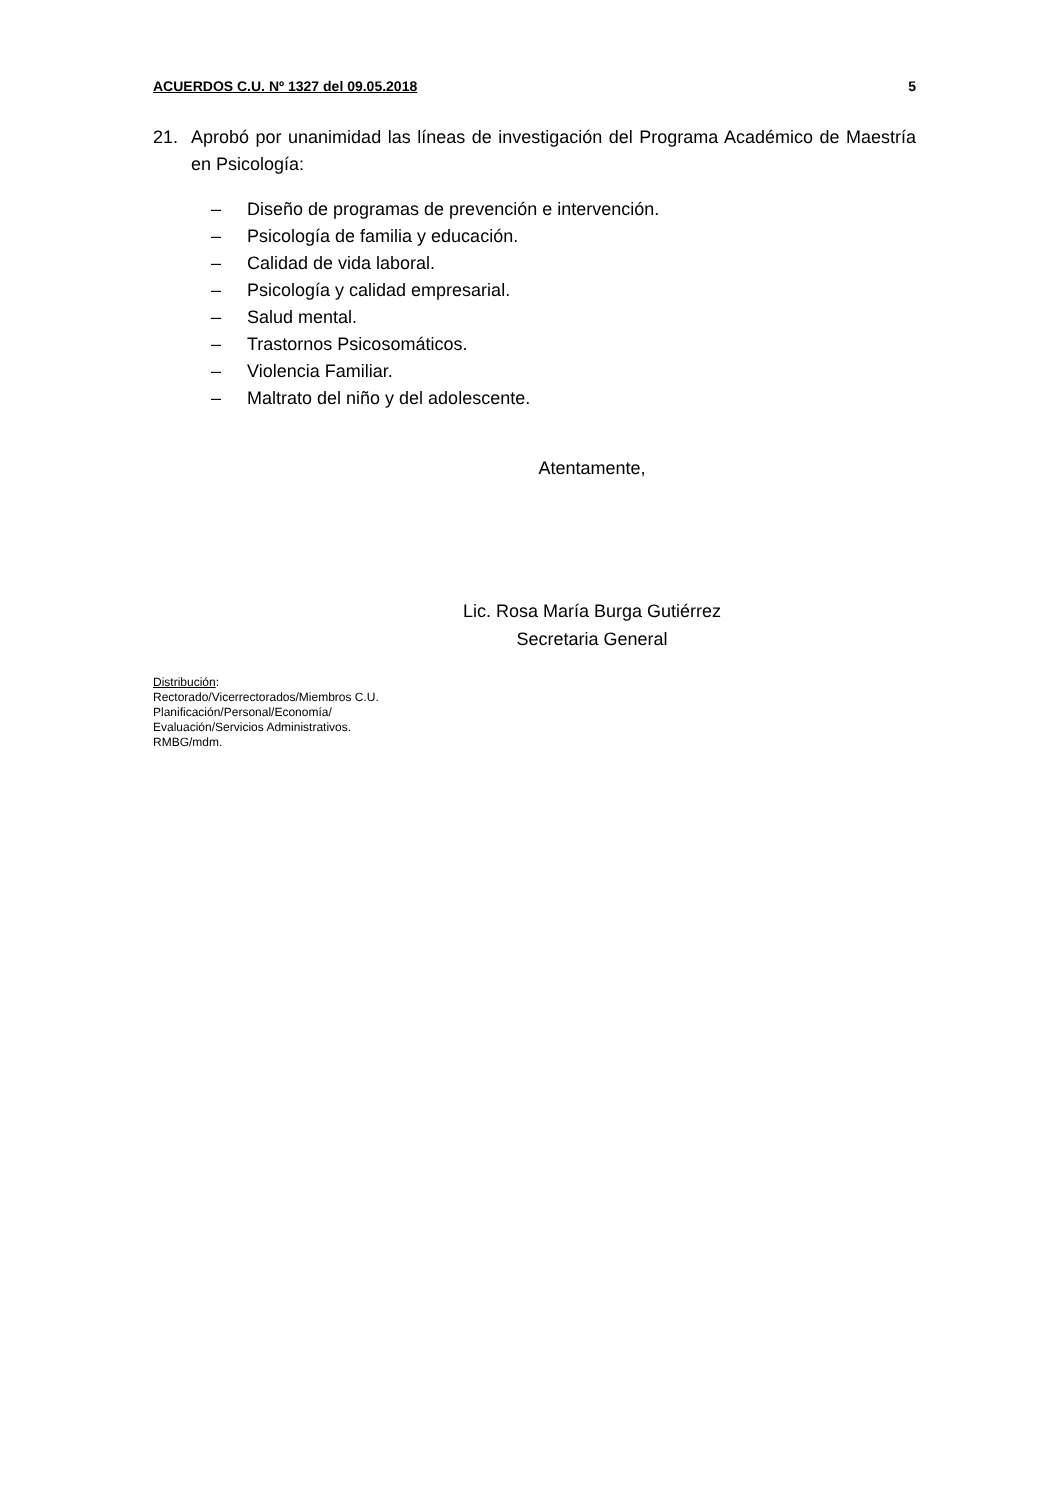ACUERDOS C.U. Nº 1327 del 09.05.2018 5
21. Aprobó por unanimidad las líneas de investigación del Programa Académico de Maestría en Psicología:
– Diseño de programas de prevención e intervención.
– Psicología de familia y educación.
– Calidad de vida laboral.
– Psicología y calidad empresarial.
– Salud mental.
– Trastornos Psicosomáticos.
– Violencia Familiar.
– Maltrato del niño y del adolescente.
Atentamente,
Lic. Rosa María Burga Gutiérrez
Secretaria General
Distribución:
Rectorado/Vicerrectorados/Miembros C.U.
Planificación/Personal/Economía/
Evaluación/Servicios Administrativos.
RMBG/mdm.